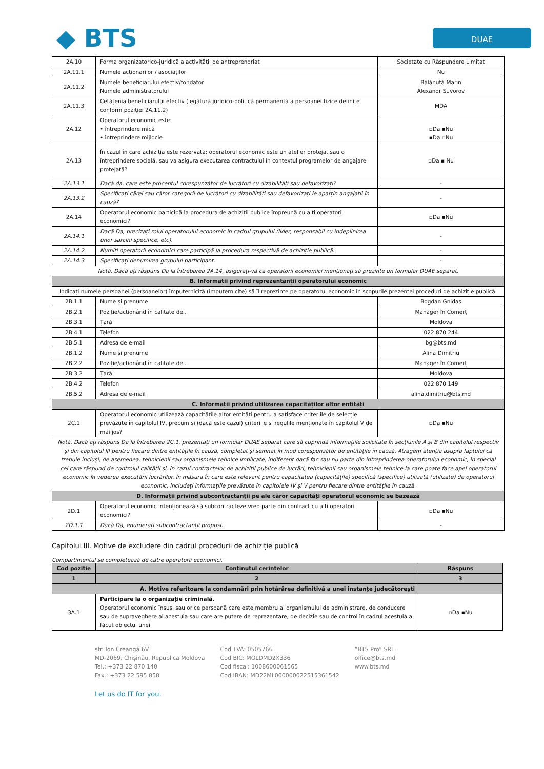◆ BTS
DUAE
| 2A.10 | Forma organizatorico-juridică a activității de antreprenoriat | Societate cu Răspundere Limitat |
| 2A.11.1 | Numele acționarilor / asociaților | Nu |
| 2A.11.2 | Numele beneficiarului efectiv/fondator Numele administratorului | Bălănuță Marin Alexandr Suvorov |
| 2A.11.3 | Cetățenia beneficiarului efectiv (legătură juridico-politică permanentă a persoanei fizice definite conform poziției 2A.11.2) | MDA |
| 2A.12 | Operatorul economic este: • întreprindere mică • întreprindere mijlocie | ▫Da ▪Nu ▪Da ▫Nu |
| 2A.13 | În cazul în care achiziția este rezervată: operatorul economic este un atelier protejat sau o întreprindere socială, sau va asigura executarea contractului în contextul programelor de angajare protejată? | ▫Da ▪ Nu |
| 2A.13.1 | Dacă da, care este procentul corespunzător de lucrători cu dizabilități sau defavorizați? | - |
| 2A.13.2 | Specificați cărei sau căror categorii de lucrători cu dizabilități sau defavorizați le aparțin angajații în cauză? | - |
| 2A.14 | Operatorul economic participă la procedura de achiziții publice împreună cu alți operatori economici? | ▫Da ▪Nu |
| 2A.14.1 | Dacă Da, precizați rolul operatorului economic în cadrul grupului (lider, responsabil cu îndeplinirea unor sarcini specifice, etc). | - |
| 2A.14.2 | Numiți operatorii economici care participă la procedura respectivă de achiziție publică. | - |
| 2A.14.3 | Specificați denumirea grupului participant. | - |
| Notă. Dacă ați răspuns Da la întrebarea 2A.14, asigurați-vă ca operatorii economici menționați să prezinte un formular DUAE separat. | | |
| B. Informații privind reprezentanții operatorului economic | | |
| Indicați numele persoanei (persoanelor) împuternicită (împuternicite) să îl reprezinte pe operatorul economic în scopurile prezentei proceduri de achiziție publică. | | |
| 2B.1.1 | Nume și prenume | Bogdan Gnidas |
| 2B.2.1 | Poziție/acționând în calitate de.. | Manager în Comerț |
| 2B.3.1 | Țară | Moldova |
| 2B.4.1 | Telefon | 022 870 244 |
| 2B.5.1 | Adresa de e-mail | bg@bts.md |
| 2B.1.2 | Nume și prenume | Alina Dimitriu |
| 2B.2.2 | Poziție/acționând în calitate de.. | Manager în Comerț |
| 2B.3.2 | Țară | Moldova |
| 2B.4.2 | Telefon | 022 870 149 |
| 2B.5.2 | Adresa de e-mail | alina.dimitriu@bts.md |
| C. Informații privind utilizarea capacităților altor entități | | |
| 2C.1 | Operatorul economic utilizează capacitățile altor entități pentru a satisface criteriile de selecție prevăzute în capitolul IV, precum și (dacă este cazul) criteriile și regulile menționate în capitolul V de mai jos? | ▫Da ▪Nu |
| Notă. Dacă ați răspuns Da la întrebarea 2C.1, prezentați un formular DUAE separat care să cuprindă informațiile solicitate în secțiunile A și B din capitolul respectiv și din capitolul III pentru fiecare dintre entitățile în cauză, completat și semnat în mod corespunzător de entitățile în cauză. Atragem atenția asupra faptului că trebuie incluși, de asemenea, tehnicienii sau organismele tehnice implicate, indiferent dacă fac sau nu parte din întreprinderea operatorului economic, în special cei care răspund de controlul calității și, în cazul contractelor de achiziții publice de lucrări, tehnicienii sau organismele tehnice la care poate face apel operatorul economic în vederea executării lucrărilor. În măsura în care este relevant pentru capacitatea (capacitățile) specifică (specifice) utilizată (utilizate) de operatorul economic, includeți informațiile prevăzute în capitolele IV și V pentru fiecare dintre entitățile în cauză. | | |
| D. Informații privind subcontractanții pe ale căror capacități operatorul economic se bazează | | |
| 2D.1 | Operatorul economic intenționează să subcontracteze vreo parte din contract cu alți operatori economici? | ▫Da ▪Nu |
| 2D.1.1 | Dacă Da, enumerați subcontractanții propuși. | - |
Capitolul III. Motive de excludere din cadrul procedurii de achiziție publică
Compartimentul se completează de către operatorii economici.
| Cod poziție | Conținutul cerințelor | Răspuns |
| --- | --- | --- |
| 1 | 2 | 3 |
| A. Motive referitoare la condamnări prin hotărârea definitivă a unei instanțe judecătorești | | |
| 3A.1 | Participare la o organizație criminală. Operatorul economic însuși sau orice persoană care este membru al organismului de administrare, de conducere sau de supraveghere al acestuia sau care are putere de reprezentare, de decizie sau de control în cadrul acestuia a făcut obiectul unei | ▫Da ▪Nu |
str. Ion Creangă 6V
MD-2069, Chișinău, Republica Moldova
Tel.: +373 22 870 140
Fax.: +373 22 595 858
Cod TVA: 0505766
Cod BIC: MOLDMD2X336
Cod fiscal: 1008600061565
Cod IBAN: MD22ML000000022515361542
”BTS Pro” SRL
office@bts.md
www.bts.md
Let us do IT for you.